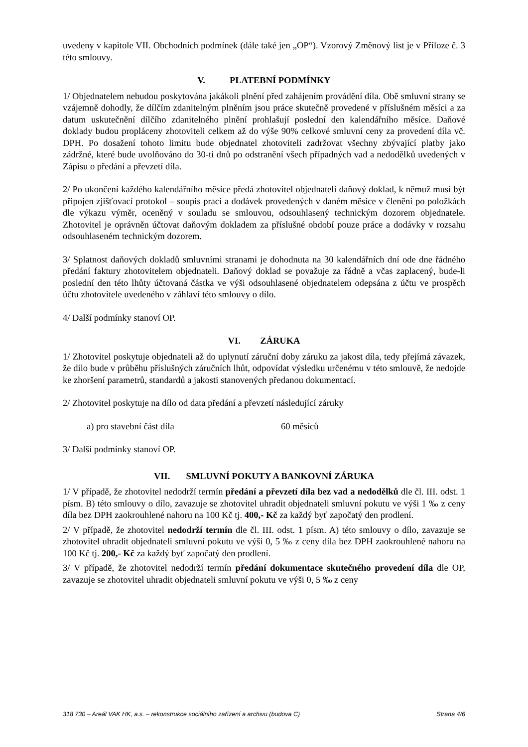uvedeny v kapitole VII. Obchodních podmínek (dále také jen „OP“). Vzorový Změnový list je v Příloze č. 3 této smlouvy.
V. PLATEBNÍ PODMÍNKY
1/ Objednatelem nebudou poskytována jakákoli plnění před zahájením provádění díla. Obě smluvní strany se vzájemně dohodly, že dílčím zdanitelným plněním jsou práce skutečně provedené v příslušném měsíci a za datum uskutečnění dílčího zdanitelného plnění prohlašují poslední den kalendářního měsíce. Daňové doklady budou propláceny zhotoviteli celkem až do výše 90% celkové smluvní ceny za provedení díla vč. DPH. Po dosažení tohoto limitu bude objednatel zhotoviteli zadržovat všechny zbývající platby jako zádržné, které bude uvolňováno do 30-ti dnů po odstranění všech případných vad a nedodělků uvedených v Zápisu o předání a převzetí díla.
2/ Po ukončení každého kalendářního měsíce předá zhotovitel objednateli daňový doklad, k němuž musí být připojen zjišťovací protokol – soupis prací a dodávek provedených v daném měsíce v členění po položkách dle výkazu výměr, oceněný v souladu se smlouvou, odsouhlasený technickým dozorem objednatele. Zhotovitel je oprávněn účtovat daňovým dokladem za příslušné období pouze práce a dodávky v rozsahu odsouhlaseném technickým dozorem.
3/ Splatnost daňových dokladů smluvními stranami je dohodnuta na 30 kalendářních dní ode dne řádného předání faktury zhotovitelem objednateli. Daňový doklad se považuje za řádně a včas zaplacený, bude-li poslední den této lhůty účtovaná částka ve výši odsouhlasené objednatelem odepsána z účtu ve prospěch účtu zhotovitele uvedeného v záhlaví této smlouvy o dílo.
4/ Další podmínky stanoví OP.
VI. ZÁRUKA
1/ Zhotovitel poskytuje objednateli až do uplynutí záruční doby záruku za jakost díla, tedy přejímá závazek, že dílo bude v průběhu příslušných záručních lhůt, odpovídat výsledku určenému v této smlouvě, že nedojde ke zhoršení parametrů, standardů a jakosti stanovených předanou dokumentací.
2/ Zhotovitel poskytuje na dílo od data předání a převzetí následující záruky
a) pro stavební část díla 60 měsíců
3/ Další podmínky stanoví OP.
VII. SMLUVNÍ POKUTY A BANKOVNÍ ZÁRUKA
1/ V případě, že zhotovitel nedodrží termín předání a převzetí díla bez vad a nedodělků dle čl. III. odst. 1 písm. B) této smlouvy o dílo, zavazuje se zhotovitel uhradit objednateli smluvní pokutu ve výši 1 ‰ z ceny díla bez DPH zaokrouhlené nahoru na 100 Kč tj. 400,- Kč za každý byť započatý den prodlení.
2/ V případě, že zhotovitel nedodrží termín dle čl. III. odst. 1 písm. A) této smlouvy o dílo, zavazuje se zhotovitel uhradit objednateli smluvní pokutu ve výši 0, 5 ‰ z ceny díla bez DPH zaokrouhlené nahoru na 100 Kč tj. 200,- Kč za každý byť započatý den prodlení.
3/ V případě, že zhotovitel nedodrží termín předání dokumentace skutečného provedení díla dle OP, zavazuje se zhotovitel uhradit objednateli smluvní pokutu ve výši 0, 5 ‰ z ceny
318 730 – Areál VAK HK, a.s. – rekonstrukce sociálního zařízení a archivu (budova C) Strana 4/6